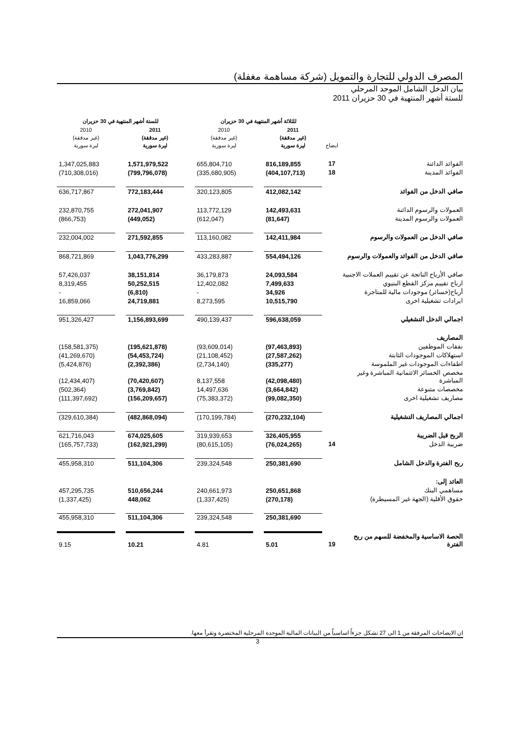المصرف الدولي للتجارة والتمويل (شركة مساهمة مغفلة)
بيان الدخل الشامل الموحد المرحلي
للستة أشهر المنتهية في 30 حزيران 2011
| | | للثلاثة أشهر المنتهية في 30 حزيران | | | | للستة أشهر المنتهية في 30 حزيران | | |
| --- | --- | --- | --- | --- | --- | --- | --- | --- |
| | ايضاح | 2011 (غير مدققة) ليرة سورية | | 2010 (غير مدققة) ليرة سورية | | 2011 (غير مدققة) ليرة سورية | | 2010 (غير مدققة) ليرة سورية |
| الفوائد الدائنة | 17 | 816,189,855 | | 655,804,710 | | 1,571,979,522 | | 1,347,025,883 |
| الفوائد المدينة | 18 | (404,107,713) | | (335,680,905) | | (799,796,078) | | (710,308,016) |
| صافي الدخل من الفوائد | | 412,082,142 | | 320,123,805 | | 772,183,444 | | 636,717,867 |
| العمولات والرسوم الدائنة | | 142,493,631 | | 113,772,129 | | 272,041,907 | | 232,870,755 |
| العمولات والرسوم المدينة | | (81,647) | | (612,047) | | (449,052) | | (866,753) |
| صافي الدخل من العمولات والرسوم | | 142,411,984 | | 113,160,082 | | 271,592,855 | | 232,004,002 |
| صافي الدخل من الفوائد والعمولات والرسوم | | 554,494,126 | | 433,283,887 | | 1,043,776,299 | | 868,721,869 |
| صافي الأرباح الناتجة عن تقييم العملات الاجنبية | | 24,093,584 | | 36,179,873 | | 38,151,814 | | 57,426,037 |
| ارباح تقييم مركز القطع البنيوي | | 7,499,633 | | 12,402,082 | | 50,252,515 | | 8,319,455 |
| أرباح(خسائر) موجودات مالية للمتاجرة | | 34,926 | | - | | (6,810) | | - |
| ايرادات تشغيلية اخرى | | 10,515,790 | | 8,273,595 | | 24,719,881 | | 16,859,066 |
| اجمالي الدخل التشغيلي | | 596,638,059 | | 490,139,437 | | 1,156,893,699 | | 951,326,427 |
| المصاريف | | | | | | | | |
| نفقات الموظفين | | (97,463,893) | | (93,609,014) | | (195,621,878) | | (158,581,375) |
| استهلاكات الموجودات الثابتة | | (27,587,262) | | (21,108,452) | | (54,453,724) | | (41,269,670) |
| اطفاءات الموجودات غير الملموسة | | (335,277) | | (2,734,140) | | (2,392,386) | | (5,424,876) |
| مخصص الخسائر الائتمانية المباشرة وغير المباشرة | | (42,098,480) | | 8,137,558 | | (70,420,607) | | (12,434,407) |
| مخصصات متنوعة | | (3,664,842) | | 14,497,636 | | (3,769,842) | | (502,364) |
| مصاريف تشغيلية اخرى | | (99,082,350) | | (75,383,372) | | (156,209,657) | | (111,397,692) |
| اجمالي المصاريف التشغيلية | | (270,232,104) | | (170,199,784) | | (482,868,094) | | (329,610,384) |
| الربح قبل الضريبة | | 326,405,955 | | 319,939,653 | | 674,025,605 | | 621,716,043 |
| ضريبة الدخل | 14 | (76,024,265) | | (80,615,105) | | (162,921,299) | | (165,757,733) |
| ربح الفترة والدخل الشامل | | 250,381,690 | | 239,324,548 | | 511,104,306 | | 455,958,310 |
| العائد إلى: | | | | | | | | |
| مساهمي البنك | | 250,651,868 | | 240,661,973 | | 510,656,244 | | 457,295,735 |
| حقوق الأقلية (الجهة غير المسيطرة) | | (270,178) | | (1,337,425) | | 448,062 | | (1,337,425) |
| | | 250,381,690 | | 239,324,548 | | 511,104,306 | | 455,958,310 |
| الحصة الاساسية والمخفضة للسهم من ربح الفترة | 19 | 5.01 | | 4.81 | | 10.21 | | 9.15 |
ان الايضاحات المرفقة من 1 الى 27 تشكل جزءاً اساسياً من البيانات المالية الموحدة المرحلية المختصرة وتقرأ معها.
3